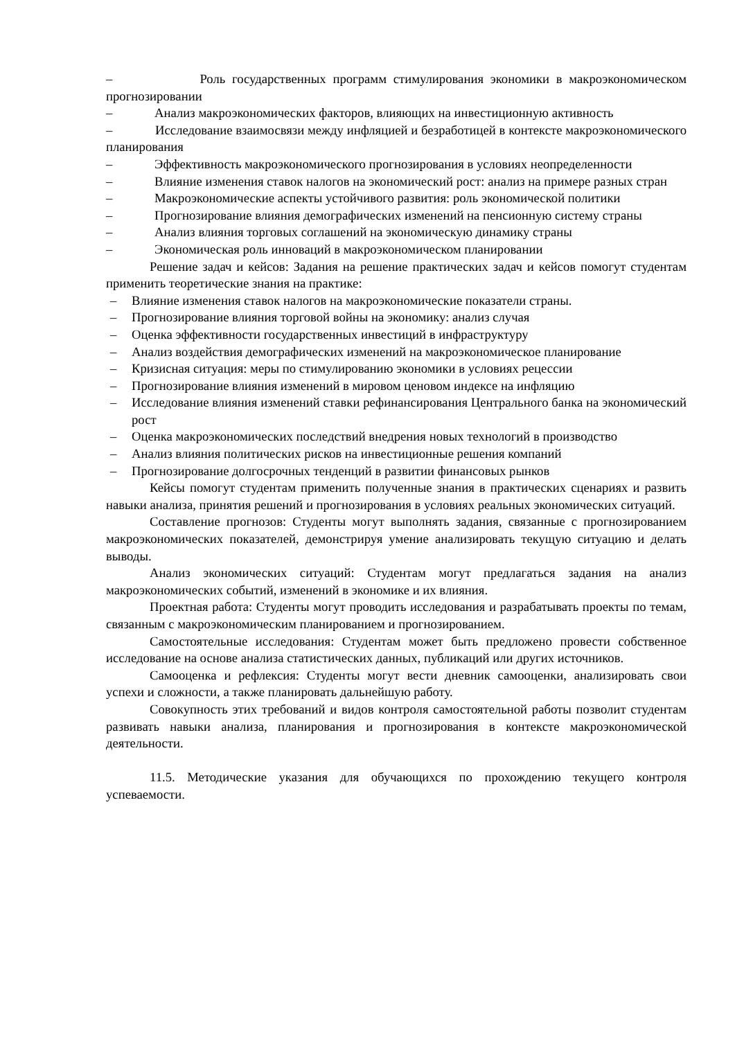– Роль государственных программ стимулирования экономики в макроэкономическом прогнозировании
– Анализ макроэкономических факторов, влияющих на инвестиционную активность
– Исследование взаимосвязи между инфляцией и безработицей в контексте макроэкономического планирования
– Эффективность макроэкономического прогнозирования в условиях неопределенности
– Влияние изменения ставок налогов на экономический рост: анализ на примере разных стран
– Макроэкономические аспекты устойчивого развития: роль экономической политики
– Прогнозирование влияния демографических изменений на пенсионную систему страны
– Анализ влияния торговых соглашений на экономическую динамику страны
– Экономическая роль инноваций в макроэкономическом планировании
Решение задач и кейсов: Задания на решение практических задач и кейсов помогут студентам применить теоретические знания на практике:
– Влияние изменения ставок налогов на макроэкономические показатели страны.
– Прогнозирование влияния торговой войны на экономику: анализ случая
– Оценка эффективности государственных инвестиций в инфраструктуру
– Анализ воздействия демографических изменений на макроэкономическое планирование
– Кризисная ситуация: меры по стимулированию экономики в условиях рецессии
– Прогнозирование влияния изменений в мировом ценовом индексе на инфляцию
– Исследование влияния изменений ставки рефинансирования Центрального банка на экономический рост
– Оценка макроэкономических последствий внедрения новых технологий в производство
– Анализ влияния политических рисков на инвестиционные решения компаний
– Прогнозирование долгосрочных тенденций в развитии финансовых рынков
Кейсы помогут студентам применить полученные знания в практических сценариях и развить навыки анализа, принятия решений и прогнозирования в условиях реальных экономических ситуаций.
Составление прогнозов: Студенты могут выполнять задания, связанные с прогнозированием макроэкономических показателей, демонстрируя умение анализировать текущую ситуацию и делать выводы.
Анализ экономических ситуаций: Студентам могут предлагаться задания на анализ макроэкономических событий, изменений в экономике и их влияния.
Проектная работа: Студенты могут проводить исследования и разрабатывать проекты по темам, связанным с макроэкономическим планированием и прогнозированием.
Самостоятельные исследования: Студентам может быть предложено провести собственное исследование на основе анализа статистических данных, публикаций или других источников.
Самооценка и рефлексия: Студенты могут вести дневник самооценки, анализировать свои успехи и сложности, а также планировать дальнейшую работу.
Совокупность этих требований и видов контроля самостоятельной работы позволит студентам развивать навыки анализа, планирования и прогнозирования в контексте макроэкономической деятельности.
11.5. Методические указания для обучающихся по прохождению текущего контроля успеваемости.